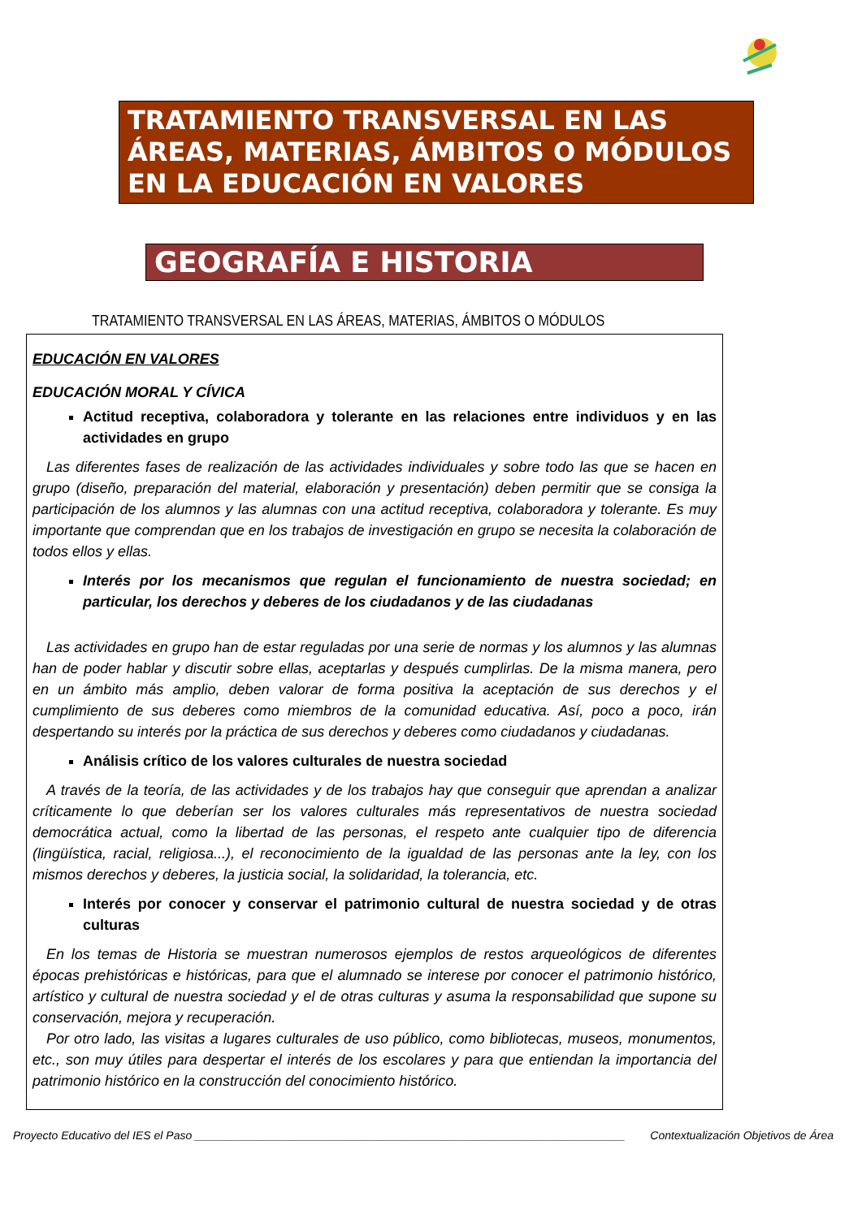TRATAMIENTO TRANSVERSAL EN LAS ÁREAS, MATERIAS, ÁMBITOS O MÓDULOS EN LA EDUCACIÓN EN VALORES
GEOGRAFÍA E HISTORIA
TRATAMIENTO TRANSVERSAL EN LAS ÁREAS, MATERIAS, ÁMBITOS O MÓDULOS
EDUCACIÓN EN VALORES
EDUCACIÓN MORAL Y CÍVICA
Actitud receptiva, colaboradora y tolerante en las relaciones entre individuos y en las actividades en grupo
Las diferentes fases de realización de las actividades individuales y sobre todo las que se hacen en grupo (diseño, preparación del material, elaboración y presentación) deben permitir que se consiga la participación de los alumnos y las alumnas con una actitud receptiva, colaboradora y tolerante. Es muy importante que comprendan que en los trabajos de investigación en grupo se necesita la colaboración de todos ellos y ellas.
Interés por los mecanismos que regulan el funcionamiento de nuestra sociedad; en particular, los derechos y deberes de los ciudadanos y de las ciudadanas
Las actividades en grupo han de estar reguladas por una serie de normas y los alumnos y las alumnas han de poder hablar y discutir sobre ellas, aceptarlas y después cumplirlas. De la misma manera, pero en un ámbito más amplio, deben valorar de forma positiva la aceptación de sus derechos y el cumplimiento de sus deberes como miembros de la comunidad educativa. Así, poco a poco, irán despertando su interés por la práctica de sus derechos y deberes como ciudadanos y ciudadanas.
Análisis crítico de los valores culturales de nuestra sociedad
A través de la teoría, de las actividades y de los trabajos hay que conseguir que aprendan a analizar críticamente lo que deberían ser los valores culturales más representativos de nuestra sociedad democrática actual, como la libertad de las personas, el respeto ante cualquier tipo de diferencia (lingüística, racial, religiosa...), el reconocimiento de la igualdad de las personas ante la ley, con los mismos derechos y deberes, la justicia social, la solidaridad, la tolerancia, etc.
Interés por conocer y conservar el patrimonio cultural de nuestra sociedad y de otras culturas
En los temas de Historia se muestran numerosos ejemplos de restos arqueológicos de diferentes épocas prehistóricas e históricas, para que el alumnado se interese por conocer el patrimonio histórico, artístico y cultural de nuestra sociedad y el de otras culturas y asuma la responsabilidad que supone su conservación, mejora y recuperación.
Por otro lado, las visitas a lugares culturales de uso público, como bibliotecas, museos, monumentos, etc., son muy útiles para despertar el interés de los escolares y para que entiendan la importancia del patrimonio histórico en la construcción del conocimiento histórico.
Proyecto Educativo del IES el Paso ____________________________________________________________________ Contextualización Objetivos de Área